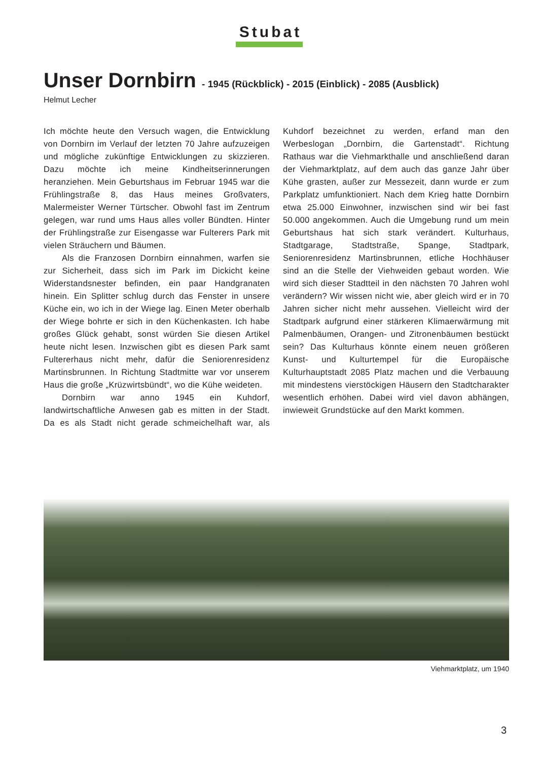Stubat
Unser Dornbirn - 1945 (Rückblick) - 2015 (Einblick) - 2085 (Ausblick)
Helmut Lecher
Ich möchte heute den Versuch wagen, die Entwicklung von Dornbirn im Verlauf der letzten 70 Jahre aufzuzeigen und mögliche zukünftige Entwicklungen zu skizzieren. Dazu möchte ich meine Kindheitserinnerungen heranziehen. Mein Geburtshaus im Februar 1945 war die Frühlingstraße 8, das Haus meines Großvaters, Malermeister Werner Türtscher. Obwohl fast im Zentrum gelegen, war rund ums Haus alles voller Bündten. Hinter der Frühlingstraße zur Eisengasse war Fulterers Park mit vielen Sträuchern und Bäumen.
Als die Franzosen Dornbirn einnahmen, warfen sie zur Sicherheit, dass sich im Park im Dickicht keine Widerstandsnester befinden, ein paar Handgranaten hinein. Ein Splitter schlug durch das Fenster in unsere Küche ein, wo ich in der Wiege lag. Einen Meter oberhalb der Wiege bohrte er sich in den Küchenkasten. Ich habe großes Glück gehabt, sonst würden Sie diesen Artikel heute nicht lesen. Inzwischen gibt es diesen Park samt Fultererhaus nicht mehr, dafür die Seniorenresidenz Martinsbrunnen. In Richtung Stadtmitte war vor unserem Haus die große „Krüzwirtsbündt“, wo die Kühe weideten.
Dornbirn war anno 1945 ein Kuhdorf, landwirtschaftliche Anwesen gab es mitten in der Stadt. Da es als Stadt nicht gerade schmeichelhaft war, als Kuhdorf bezeichnet zu werden, erfand man den Werbeslogan „Dornbirn, die Gartenstadt“. Richtung Rathaus war die Viehmarkthalle und anschließend daran der Viehmarktplatz, auf dem auch das ganze Jahr über Kühe grasten, außer zur Messezeit, dann wurde er zum Parkplatz umfunktioniert. Nach dem Krieg hatte Dornbirn etwa 25.000 Einwohner, inzwischen sind wir bei fast 50.000 angekommen. Auch die Umgebung rund um mein Geburtshaus hat sich stark verändert. Kulturhaus, Stadtgarage, Stadtstraße, Spange, Stadtpark, Seniorenresidenz Martinsbrunnen, etliche Hochhäuser sind an die Stelle der Viehweiden gebaut worden. Wie wird sich dieser Stadtteil in den nächsten 70 Jahren wohl verändern? Wir wissen nicht wie, aber gleich wird er in 70 Jahren sicher nicht mehr aussehen. Vielleicht wird der Stadtpark aufgrund einer stärkeren Klimaerwärmung mit Palmenbäumen, Orangen- und Zitronenbäumen bestückt sein? Das Kulturhaus könnte einem neuen größeren Kunst- und Kulturtempel für die Europäische Kulturhauptstadt 2085 Platz machen und die Verbauung mit mindestens vierstöckigen Häusern den Stadtcharakter wesentlich erhöhen. Dabei wird viel davon abhängen, inwieweit Grundstücke auf den Markt kommen.
Viehmarktplatz, um 1940
3